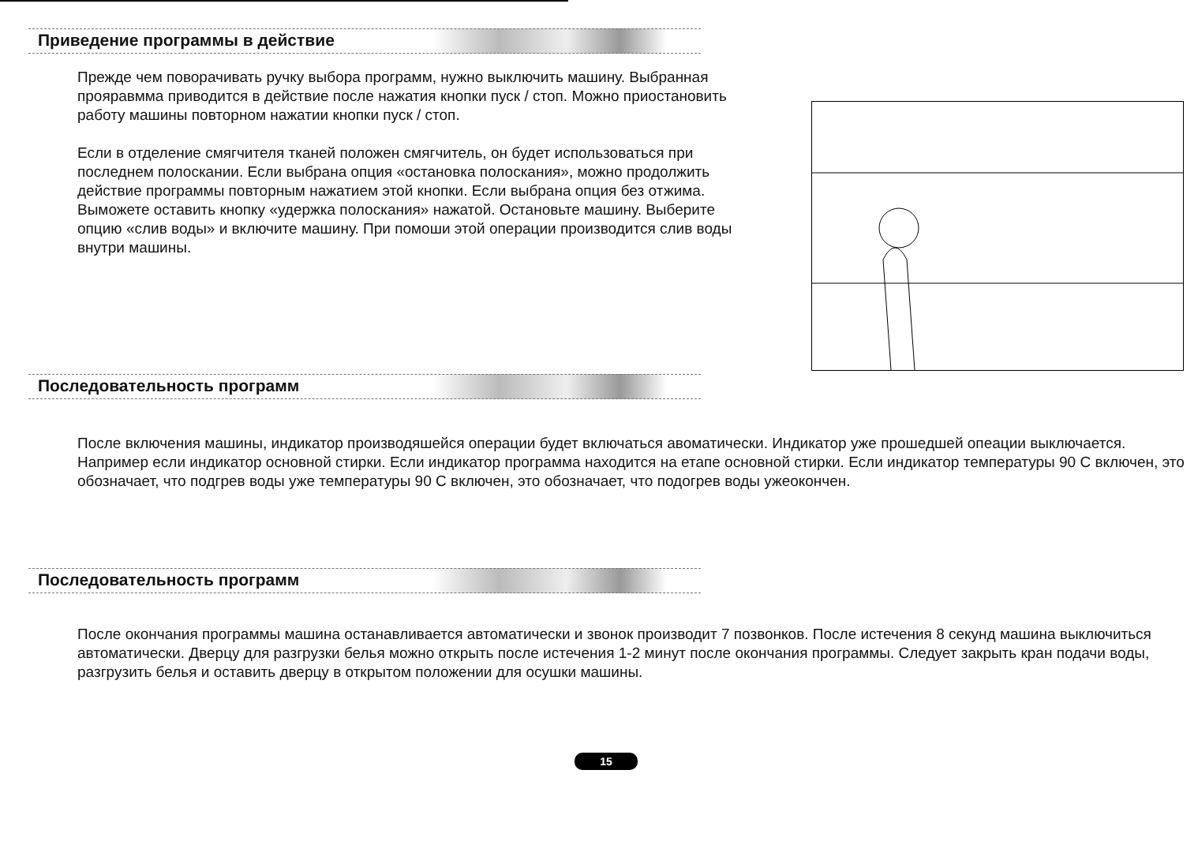Приведение программы в действие
Прежде чем поворачивать ручку выбора программ, нужно выключить машину. Выбранная прояравмма приводится в действие после нажатия кнопки пуск / стоп. Можно приостановить работу машины повторном нажатии кнопки пуск / стоп.
Если в отделение смягчителя тканей положен смягчитель, он будет использоваться при последнем полоскании. Если выбрана опция «остановка полоскания», можно продолжить действие программы повторным нажатием этой кнопки. Если выбрана опция без отжима. Выможете оставить кнопку «удержка полоскания» нажатой. Остановьте машину. Выберите опцию «слив воды» и включите машину. При помоши этой операции производится слив воды внутри машины.
Последовательность программ
После включения машины, индикатор производяшейся операции будет включаться авоматически. Индикатор уже прошедшей опеации выключается. Например если индикатор основной стирки. Если индикатор программа находится на етапе основной стирки. Если индикатор температуры 90 С включен, это обозначает, что подгрев воды уже температуры 90 С включен, это обозначает, что подогрев воды ужеокончен.
Последовательность программ
После окончания программы машина останавливается автоматически и звонок производит 7 позвонков. После истечения 8 секунд машина выключиться автоматически. Дверцу для разгрузки белья можно открыть после истечения 1-2 минут после окончания программы. Следует закрыть кран подачи воды, разгрузить белья и оставить дверцу в открытом положении для осушки машины.
15